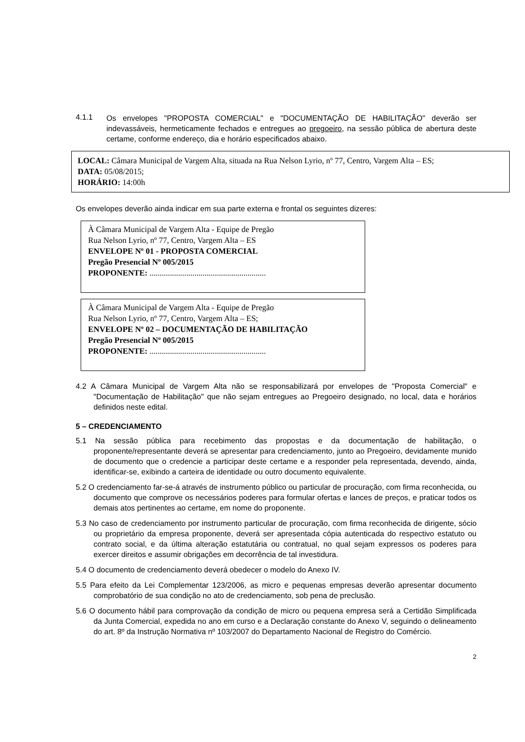4.1.1
Os envelopes "PROPOSTA COMERCIAL" e "DOCUMENTAÇÃO DE HABILITAÇÃO" deverão ser indevassáveis, hermeticamente fechados e entregues ao pregoeiro, na sessão pública de abertura deste certame, conforme endereço, dia e horário especificados abaixo.
LOCAL: Câmara Municipal de Vargem Alta, situada na Rua Nelson Lyrio, nº 77, Centro, Vargem Alta – ES;
DATA: 05/08/2015;
HORÁRIO: 14:00h
Os envelopes deverão ainda indicar em sua parte externa e frontal os seguintes dizeres:
À Câmara Municipal de Vargem Alta - Equipe de Pregão
Rua Nelson Lyrio, nº 77, Centro, Vargem Alta – ES
ENVELOPE Nº 01 - PROPOSTA COMERCIAL
Pregão Presencial Nº 005/2015
PROPONENTE: .........................................................
À Câmara Municipal de Vargem Alta - Equipe de Pregão
Rua Nelson Lyrio, nº 77, Centro, Vargem Alta – ES;
ENVELOPE Nº 02 – DOCUMENTAÇÃO DE HABILITAÇÃO
Pregão Presencial Nº 005/2015
PROPONENTE: .........................................................
4.2 A Câmara Municipal de Vargem Alta não se responsabilizará por envelopes de "Proposta Comercial" e "Documentação de Habilitação" que não sejam entregues ao Pregoeiro designado, no local, data e horários definidos neste edital.
5 – CREDENCIAMENTO
5.1 Na sessão pública para recebimento das propostas e da documentação de habilitação, o proponente/representante deverá se apresentar para credenciamento, junto ao Pregoeiro, devidamente munido de documento que o credencie a participar deste certame e a responder pela representada, devendo, ainda, identificar-se, exibindo a carteira de identidade ou outro documento equivalente.
5.2 O credenciamento far-se-á através de instrumento público ou particular de procuração, com firma reconhecida, ou documento que comprove os necessários poderes para formular ofertas e lances de preços, e praticar todos os demais atos pertinentes ao certame, em nome do proponente.
5.3 No caso de credenciamento por instrumento particular de procuração, com firma reconhecida de dirigente, sócio ou proprietário da empresa proponente, deverá ser apresentada cópia autenticada do respectivo estatuto ou contrato social, e da última alteração estatutária ou contratual, no qual sejam expressos os poderes para exercer direitos e assumir obrigações em decorrência de tal investidura.
5.4 O documento de credenciamento deverá obedecer o modelo do Anexo IV.
5.5 Para efeito da Lei Complementar 123/2006, as micro e pequenas empresas deverão apresentar documento comprobatório de sua condição no ato de credenciamento, sob pena de preclusão.
5.6 O documento hábil para comprovação da condição de micro ou pequena empresa será a Certidão Simplificada da Junta Comercial, expedida no ano em curso e a Declaração constante do Anexo V, seguindo o delineamento do art. 8º da Instrução Normativa nº 103/2007 do Departamento Nacional de Registro do Comércio.
2